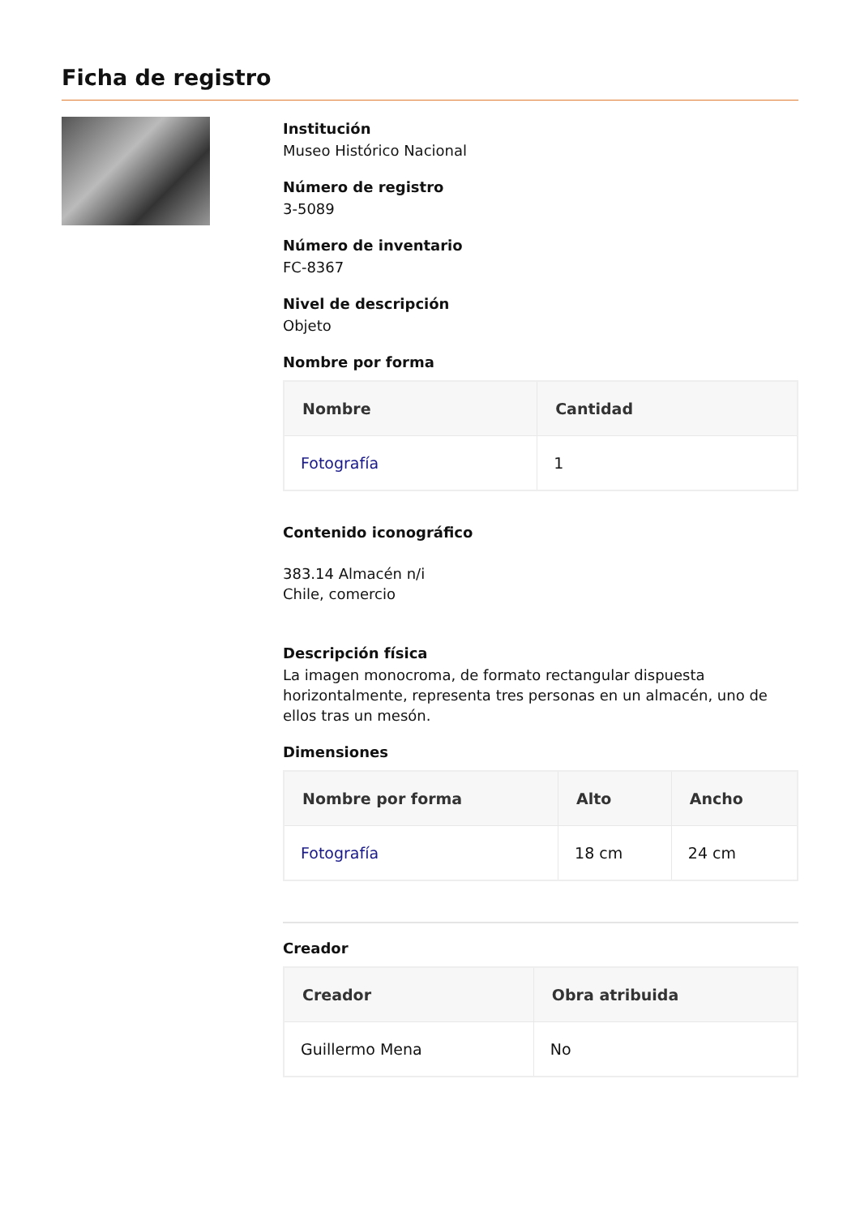Ficha de registro
Institución
Museo Histórico Nacional
Número de registro
3-5089
Número de inventario
FC-8367
Nivel de descripción
Objeto
Nombre por forma
| Nombre | Cantidad |
| --- | --- |
| Fotografía | 1 |
Contenido iconográfico
383.14 Almacén n/i
Chile, comercio
Descripción física
La imagen monocroma, de formato rectangular dispuesta horizontalmente, representa tres personas en un almacén, uno de ellos tras un mesón.
Dimensiones
| Nombre por forma | Alto | Ancho |
| --- | --- | --- |
| Fotografía | 18 cm | 24 cm |
Creador
| Creador | Obra atribuida |
| --- | --- |
| Guillermo Mena | No |